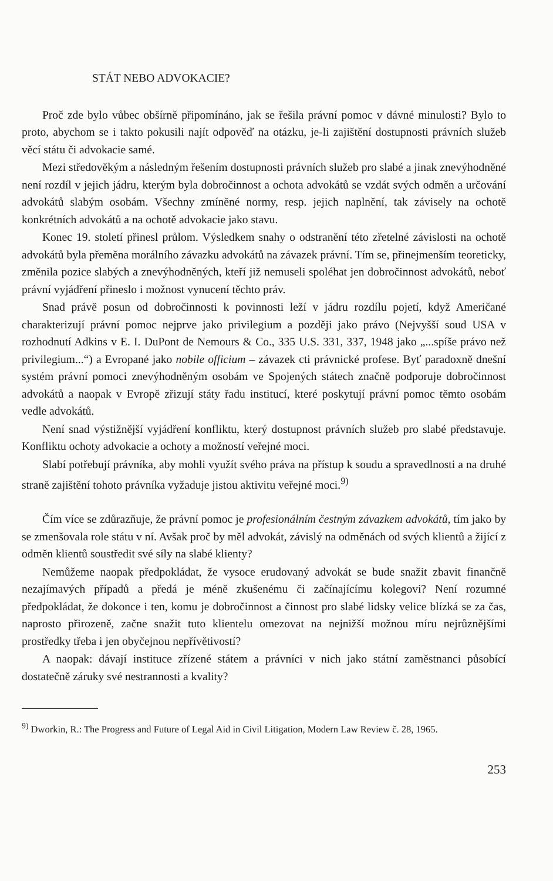STÁT NEBO ADVOKACIE?
Proč zde bylo vůbec obšírně připomínáno, jak se řešila právní pomoc v dávné minulosti? Bylo to proto, abychom se i takto pokusili najít odpověď na otázku, je-li zajištění dostupnosti právních služeb věcí státu či advokacie samé.
Mezi středověkým a následným řešením dostupnosti právních služeb pro slabé a jinak znevýhodněné není rozdíl v jejich jádru, kterým byla dobročinnost a ochota advokátů se vzdát svých odměn a určování advokátů slabým osobám. Všechny zmíněné normy, resp. jejich naplnění, tak závisely na ochotě konkrétních advokátů a na ochotě advokacie jako stavu.
Konec 19. století přinesl průlom. Výsledkem snahy o odstranění této zřetelné závislosti na ochotě advokátů byla přeměna morálního závazku advokátů na závazek právní. Tím se, přinejmenším teoreticky, změnila pozice slabých a znevýhodněných, kteří již nemuseli spoléhat jen dobročinnost advokátů, neboť právní vyjádření přineslo i možnost vynucení těchto práv.
Snad právě posun od dobročinnosti k povinnosti leží v jádru rozdílu pojetí, když Američané charakterizují právní pomoc nejprve jako privilegium a později jako právo (Nejvyšší soud USA v rozhodnutí Adkins v E. I. DuPont de Nemours & Co., 335 U.S. 331, 337, 1948 jako „...spíše právo než privilegium...“) a Evropané jako nobile officium – závazek cti právnické profese. Byť paradoxně dnešní systém právní pomoci znevýhodněným osobám ve Spojených státech značně podporuje dobročinnost advokátů a naopak v Evropě zřizují státy řadu institucí, které poskytují právní pomoc těmto osobám vedle advokátů.
Není snad výstižnější vyjádření konfliktu, který dostupnost právních služeb pro slabé představuje. Konfliktu ochoty advokacie a ochoty a možností veřejné moci.
Slabí potřebují právníka, aby mohli využít svého práva na přístup k soudu a spravedlnosti a na druhé straně zajištění tohoto právníka vyžaduje jistou aktivitu veřejné moci.<sup>9)</sup>
Čím více se zdůrazňuje, že právní pomoc je profesionálním čestným závazkem advokátů, tím jako by se zmenšovala role státu v ní. Avšak proč by měl advokát, závislý na odměnách od svých klientů a žijící z odměn klientů soustředit své síly na slabé klienty?
Nemůžeme naopak předpokládat, že vysoce erudovaný advokát se bude snažit zbavit finančně nezajímavých případů a předá je méně zkušenému či začínajícímu kolegovi? Není rozumné předpokládat, že dokonce i ten, komu je dobročinnost a činnost pro slabé lidsky velice blízká se za čas, naprosto přirozeně, začne snažit tuto klientelu omezovat na nejnižší možnou míru nejrůznějšími prostředky třeba i jen obyčejnou nepřívětivostí?
A naopak: dávají instituce zřízené státem a právníci v nich jako státní zaměstnanci působící dostatečně záruky své nestrannosti a kvality?
<sup>9)</sup> Dworkin, R.: The Progress and Future of Legal Aid in Civil Litigation, Modern Law Review č. 28, 1965.
253